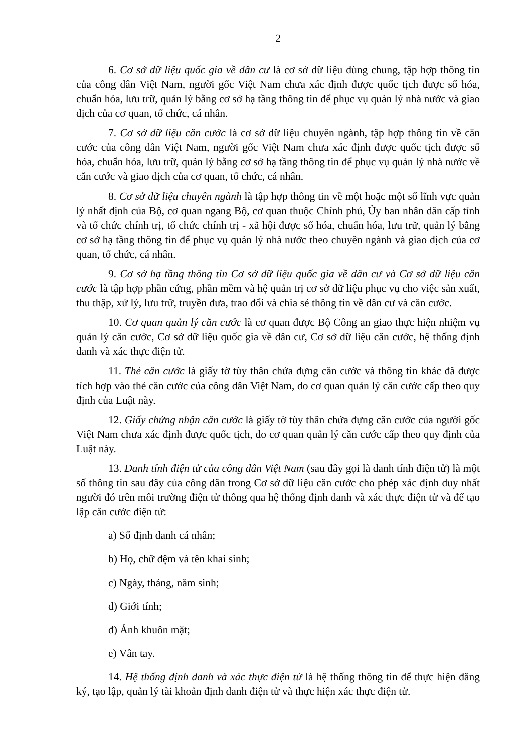2
6. Cơ sở dữ liệu quốc gia về dân cư là cơ sở dữ liệu dùng chung, tập hợp thông tin của công dân Việt Nam, người gốc Việt Nam chưa xác định được quốc tịch được số hóa, chuẩn hóa, lưu trữ, quản lý bằng cơ sở hạ tầng thông tin để phục vụ quản lý nhà nước và giao dịch của cơ quan, tổ chức, cá nhân.
7. Cơ sở dữ liệu căn cước là cơ sở dữ liệu chuyên ngành, tập hợp thông tin về căn cước của công dân Việt Nam, người gốc Việt Nam chưa xác định được quốc tịch được số hóa, chuẩn hóa, lưu trữ, quản lý bằng cơ sở hạ tầng thông tin để phục vụ quản lý nhà nước về căn cước và giao dịch của cơ quan, tổ chức, cá nhân.
8. Cơ sở dữ liệu chuyên ngành là tập hợp thông tin về một hoặc một số lĩnh vực quản lý nhất định của Bộ, cơ quan ngang Bộ, cơ quan thuộc Chính phủ, Ủy ban nhân dân cấp tỉnh và tổ chức chính trị, tổ chức chính trị - xã hội được số hóa, chuẩn hóa, lưu trữ, quản lý bằng cơ sở hạ tầng thông tin để phục vụ quản lý nhà nước theo chuyên ngành và giao dịch của cơ quan, tổ chức, cá nhân.
9. Cơ sở hạ tầng thông tin Cơ sở dữ liệu quốc gia về dân cư và Cơ sở dữ liệu căn cước là tập hợp phần cứng, phần mềm và hệ quản trị cơ sở dữ liệu phục vụ cho việc sản xuất, thu thập, xử lý, lưu trữ, truyền đưa, trao đổi và chia sẻ thông tin về dân cư và căn cước.
10. Cơ quan quản lý căn cước là cơ quan được Bộ Công an giao thực hiện nhiệm vụ quản lý căn cước, Cơ sở dữ liệu quốc gia về dân cư, Cơ sở dữ liệu căn cước, hệ thống định danh và xác thực điện tử.
11. Thẻ căn cước là giấy tờ tùy thân chứa đựng căn cước và thông tin khác đã được tích hợp vào thẻ căn cước của công dân Việt Nam, do cơ quan quản lý căn cước cấp theo quy định của Luật này.
12. Giấy chứng nhận căn cước là giấy tờ tùy thân chứa đựng căn cước của người gốc Việt Nam chưa xác định được quốc tịch, do cơ quan quản lý căn cước cấp theo quy định của Luật này.
13. Danh tính điện tử của công dân Việt Nam (sau đây gọi là danh tính điện tử) là một số thông tin sau đây của công dân trong Cơ sở dữ liệu căn cước cho phép xác định duy nhất người đó trên môi trường điện tử thông qua hệ thống định danh và xác thực điện tử và để tạo lập căn cước điện tử:
a) Số định danh cá nhân;
b) Họ, chữ đệm và tên khai sinh;
c) Ngày, tháng, năm sinh;
d) Giới tính;
đ) Ảnh khuôn mặt;
e) Vân tay.
14. Hệ thống định danh và xác thực điện tử là hệ thống thông tin để thực hiện đăng ký, tạo lập, quản lý tài khoản định danh điện tử và thực hiện xác thực điện tử.